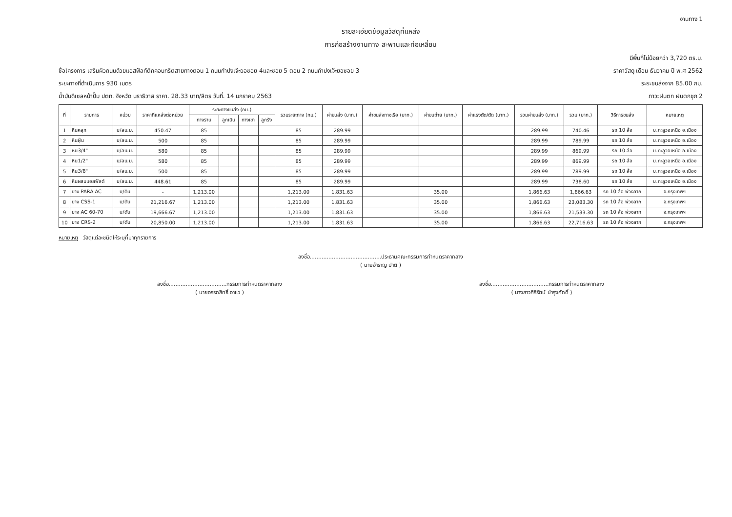งานทาง 1
รายละเอียดข้อมูลวัสดุที่แหล่ง
การก่อสร้างงานทาง สะพานและท่อเหลี่ยม
มีพื้นที่ไม่น้อยกว่า 3,720 ตร.ม.
ชื่อโครงการ เสริมผิวถนนด้วยแอสฟัลท์ติกคอนกรีตสายทางตอน 1 ถนนกำปงเจ๊ะยอซอย 4และซอย 5 ตอน 2 ถนนกำปงเจ๊ะยอซอย 3 ราคาวัสดุ เดือน ธันวาคม ปี พ.ศ 2562
ระยะทางที่ดำเนินการ 930 เมตร ระยะขนส่งจาก 85.00 กม.
น้ำมันดีเซลหน้าปั๊ม ปตท. จังหวัด นราธิวาส ราคา. 28.33 บาท/ลิตร วันที่. 14 มกราคม 2563 ภาวะฝนตก ฝนตกชุก 2
| ที่ | รายการ | หน่วย | ราคาที่แหล่งต่อหน่วย | ระยะทางขนส่ง (กม.) | | | | รวมระยะทาง (กม.) | ค่าขนส่ง (บาท.) | ค่าขนส่งทางเรือ (บาท.) | ค่าขนถ่าย (บาท.) | ค่าแรงตัด/ตัด (บาท.) | รวมค่าขนส่ง (บาท.) | รวม (บาท.) | วิธีการขนส่ง | หมายเหตุ |
| --- | --- | --- | --- | --- | --- | --- | --- | --- | --- | --- | --- | --- | --- | --- | --- | --- |
| | | | | ทางราบ | ลูกเนิน | ทางเขา | ลูกรัง | | | | | | | | | |
| 1 | หินคลุก | บ/ลบ.ม. | 450.47 | 85 | | | | 85 | 289.99 | | | | 289.99 | 740.46 | รถ 10 ล้อ | บ.กะลูวอเหนือ อ.เมือง |
| 2 | หินฝุ่น | บ/ลบ.ม. | 500 | 85 | | | | 85 | 289.99 | | | | 289.99 | 789.99 | รถ 10 ล้อ | บ.กะลูวอเหนือ อ.เมือง |
| 3 | หิน3/4" | บ/ลบ.ม. | 580 | 85 | | | | 85 | 289.99 | | | | 289.99 | 869.99 | รถ 10 ล้อ | บ.กะลูวอเหนือ อ.เมือง |
| 4 | หิน1/2" | บ/ลบ.ม. | 580 | 85 | | | | 85 | 289.99 | | | | 289.99 | 869.99 | รถ 10 ล้อ | บ.กะลูวอเหนือ อ.เมือง |
| 5 | หิน3/8" | บ/ลบ.ม. | 500 | 85 | | | | 85 | 289.99 | | | | 289.99 | 789.99 | รถ 10 ล้อ | บ.กะลูวอเหนือ อ.เมือง |
| 6 | หินผสมแอสฟัลต์ | บ/ลบ.ม. | 448.61 | 85 | | | | 85 | 289.99 | | | | 289.99 | 738.60 | รถ 10 ล้อ | บ.กะลูวอเหนือ อ.เมือง |
| 7 | ยาง PARA AC | บ/ตัน | - | 1,213.00 | | | | 1,213.00 | 1,831.63 | | 35.00 | | 1,866.63 | 1,866.63 | รถ 10 ล้อ พ่วงลาก | จ.กรุงเทพฯ |
| 8 | ยาง CSS-1 | บ/ตัน | 21,216.67 | 1,213.00 | | | | 1,213.00 | 1,831.63 | | 35.00 | | 1,866.63 | 23,083.30 | รถ 10 ล้อ พ่วงลาก | จ.กรุงเทพฯ |
| 9 | ยาง AC 60-70 | บ/ตัน | 19,666.67 | 1,213.00 | | | | 1,213.00 | 1,831.63 | | 35.00 | | 1,866.63 | 21,533.30 | รถ 10 ล้อ พ่วงลาก | จ.กรุงเทพฯ |
| 10 | ยาง CRS-2 | บ/ตัน | 20,850.00 | 1,213.00 | | | | 1,213.00 | 1,831.63 | | 35.00 | | 1,866.63 | 22,716.63 | รถ 10 ล้อ พ่วงลาก | จ.กรุงเทพฯ |
หมายเหตุ วัสดุแต่ละชนิดให้ระบุที่มาทุกรายการ
ลงชื่อ..........................................ประธานคณะกรรมการกำหนดราคากลาง
( นายอำราญ ปาติ )
ลงชื่อ..................................กรรมการกำหนดราคากลาง
( นายอรรถสิทธิ์ อาแว )
ลงชื่อ..................................กรรมการกำหนดราคากลาง
( นางสาวศิริรัตน์ บำรุงศักดิ์ )